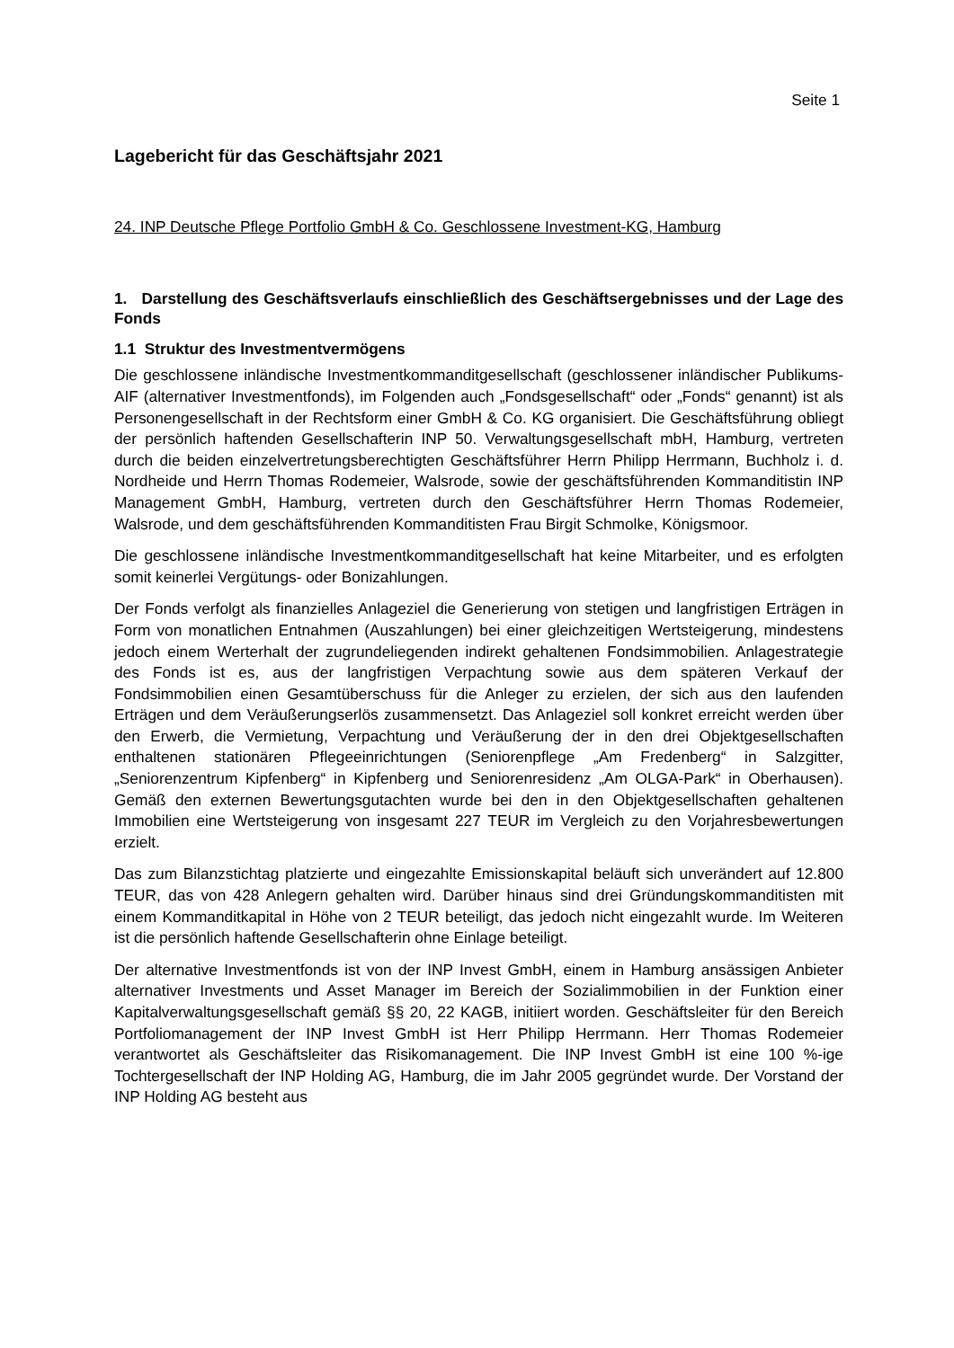Seite 1
Lagebericht für das Geschäftsjahr 2021
24. INP Deutsche Pflege Portfolio GmbH & Co. Geschlossene Investment-KG, Hamburg
1. Darstellung des Geschäftsverlaufs einschließlich des Geschäftsergebnisses und der Lage des Fonds
1.1 Struktur des Investmentvermögens
Die geschlossene inländische Investmentkommanditgesellschaft (geschlossener inländischer Publikums-AIF (alternativer Investmentfonds), im Folgenden auch „Fondsgesellschaft“ oder „Fonds“ genannt) ist als Personengesellschaft in der Rechtsform einer GmbH & Co. KG organisiert. Die Geschäftsführung obliegt der persönlich haftenden Gesellschafterin INP 50. Verwaltungsgesellschaft mbH, Hamburg, vertreten durch die beiden einzelvertretungsberechtigten Geschäftsführer Herrn Philipp Herrmann, Buchholz i. d. Nordheide und Herrn Thomas Rodemeier, Walsrode, sowie der geschäftsführenden Kommanditistin INP Management GmbH, Hamburg, vertreten durch den Geschäftsführer Herrn Thomas Rodemeier, Walsrode, und dem geschäftsführenden Kommanditisten Frau Birgit Schmolke, Königsmoor.
Die geschlossene inländische Investmentkommanditgesellschaft hat keine Mitarbeiter, und es erfolgten somit keinerlei Vergütungs- oder Bonizahlungen.
Der Fonds verfolgt als finanzielles Anlageziel die Generierung von stetigen und langfristigen Erträgen in Form von monatlichen Entnahmen (Auszahlungen) bei einer gleichzeitigen Wertsteigerung, mindestens jedoch einem Werterhalt der zugrundeliegenden indirekt gehaltenen Fondsimmobilien. Anlagestrategie des Fonds ist es, aus der langfristigen Verpachtung sowie aus dem späteren Verkauf der Fondsimmobilien einen Gesamtüberschuss für die Anleger zu erzielen, der sich aus den laufenden Erträgen und dem Veräußerungserlös zusammensetzt. Das Anlageziel soll konkret erreicht werden über den Erwerb, die Vermietung, Verpachtung und Veräußerung der in den drei Objektgesellschaften enthaltenen stationären Pflegeeinrichtungen (Seniorenpflege „Am Fredenberg“ in Salzgitter, „Seniorenzentrum Kipfenberg“ in Kipfenberg und Seniorenresidenz „Am OLGA-Park“ in Oberhausen). Gemäß den externen Bewertungsgutachten wurde bei den in den Objektgesellschaften gehaltenen Immobilien eine Wertsteigerung von insgesamt 227 TEUR im Vergleich zu den Vorjahresbewertungen erzielt.
Das zum Bilanzstichtag platzierte und eingezahlte Emissionskapital beläuft sich unverändert auf 12.800 TEUR, das von 428 Anlegern gehalten wird. Darüber hinaus sind drei Gründungskommanditisten mit einem Kommanditkapital in Höhe von 2 TEUR beteiligt, das jedoch nicht eingezahlt wurde. Im Weiteren ist die persönlich haftende Gesellschafterin ohne Einlage beteiligt.
Der alternative Investmentfonds ist von der INP Invest GmbH, einem in Hamburg ansässigen Anbieter alternativer Investments und Asset Manager im Bereich der Sozialimmobilien in der Funktion einer Kapitalverwaltungsgesellschaft gemäß §§ 20, 22 KAGB, initiiert worden. Geschäftsleiter für den Bereich Portfoliomanagement der INP Invest GmbH ist Herr Philipp Herrmann. Herr Thomas Rodemeier verantwortet als Geschäftsleiter das Risikomanagement. Die INP Invest GmbH ist eine 100 %-ige Tochtergesellschaft der INP Holding AG, Hamburg, die im Jahr 2005 gegründet wurde. Der Vorstand der INP Holding AG besteht aus